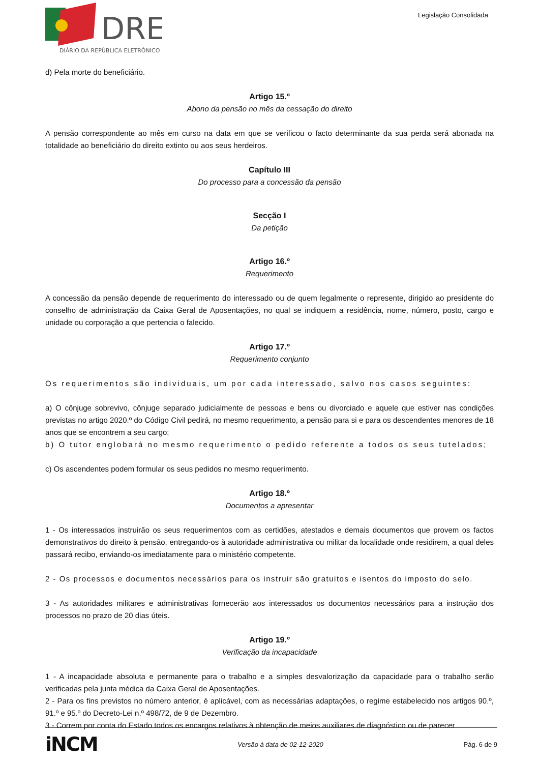DRE
DIÁRIO DA REPÚBLICA ELETRÓNICO
Legislação Consolidada
d) Pela morte do beneficiário.
Artigo 15.º
Abono da pensão no mês da cessação do direito
A pensão correspondente ao mês em curso na data em que se verificou o facto determinante da sua perda será abonada na totalidade ao beneficiário do direito extinto ou aos seus herdeiros.
Capítulo III
Do processo para a concessão da pensão
Secção I
Da petição
Artigo 16.º
Requerimento
A concessão da pensão depende de requerimento do interessado ou de quem legalmente o represente, dirigido ao presidente do conselho de administração da Caixa Geral de Aposentações, no qual se indiquem a residência, nome, número, posto, cargo e unidade ou corporação a que pertencia o falecido.
Artigo 17.º
Requerimento conjunto
Os requerimentos são individuais, um por cada interessado, salvo nos casos seguintes:
a) O cônjuge sobrevivo, cônjuge separado judicialmente de pessoas e bens ou divorciado e aquele que estiver nas condições previstas no artigo 2020.º do Código Civil pedirá, no mesmo requerimento, a pensão para si e para os descendentes menores de 18 anos que se encontrem a seu cargo;
b) O tutor englobará no mesmo requerimento o pedido referente a todos os seus tutelados;
c) Os ascendentes podem formular os seus pedidos no mesmo requerimento.
Artigo 18.º
Documentos a apresentar
1 - Os interessados instruirão os seus requerimentos com as certidões, atestados e demais documentos que provem os factos demonstrativos do direito à pensão, entregando-os à autoridade administrativa ou militar da localidade onde residirem, a qual deles passará recibo, enviando-os imediatamente para o ministério competente.
2 - Os processos e documentos necessários para os instruir são gratuitos e isentos do imposto do selo.
3 - As autoridades militares e administrativas fornecerão aos interessados os documentos necessários para a instrução dos processos no prazo de 20 dias úteis.
Artigo 19.º
Verificação da incapacidade
1 - A incapacidade absoluta e permanente para o trabalho e a simples desvalorização da capacidade para o trabalho serão verificadas pela junta médica da Caixa Geral de Aposentações.
2 - Para os fins previstos no número anterior, é aplicável, com as necessárias adaptações, o regime estabelecido nos artigos 90.º, 91.º e 95.º do Decreto-Lei n.º 498/72, de 9 de Dezembro.
3 - Correm por conta do Estado todos os encargos relativos à obtenção de meios auxiliares de diagnóstico ou de parecer
iNCM Versão à data de 02-12-2020 Pág. 6 de 9